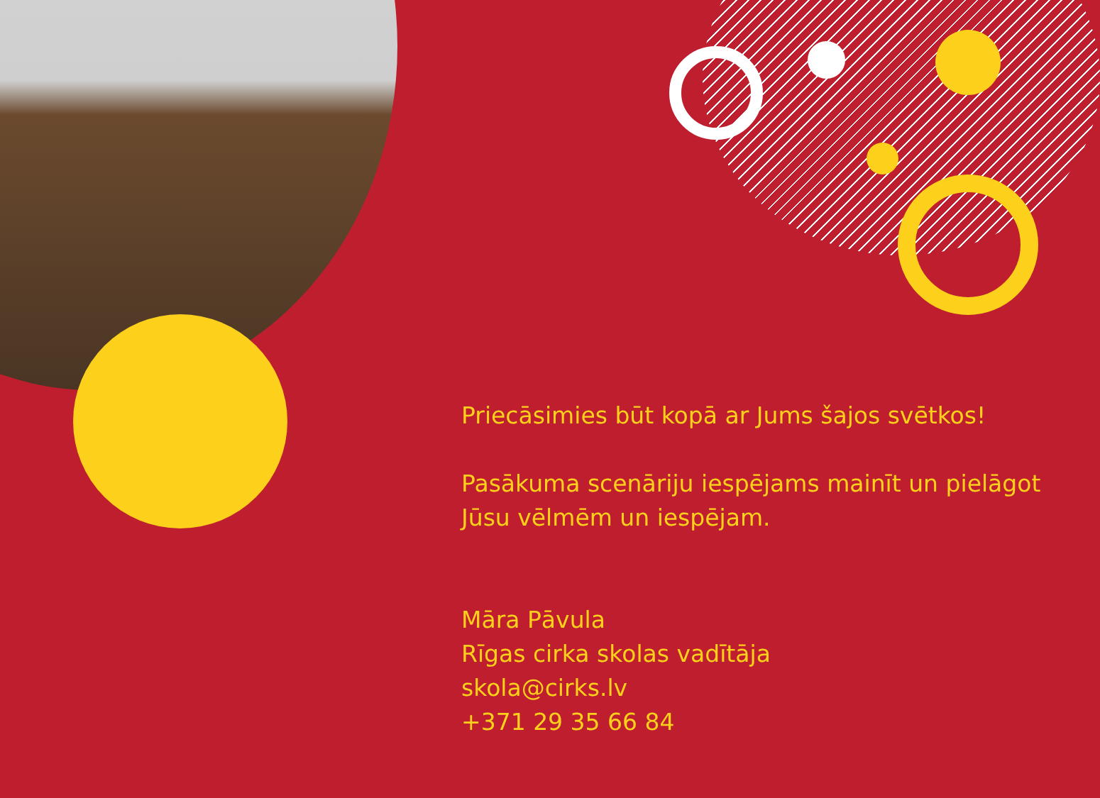Priecāsimies būt kopā ar Jums šajos svētkos!
Pasākuma scenāriju iespējams mainīt un pielāgot Jūsu vēlmēm un iespējam.
Māra Pāvula
Rīgas cirka skolas vadītāja
skola@cirks.lv
+371 29 35 66 84